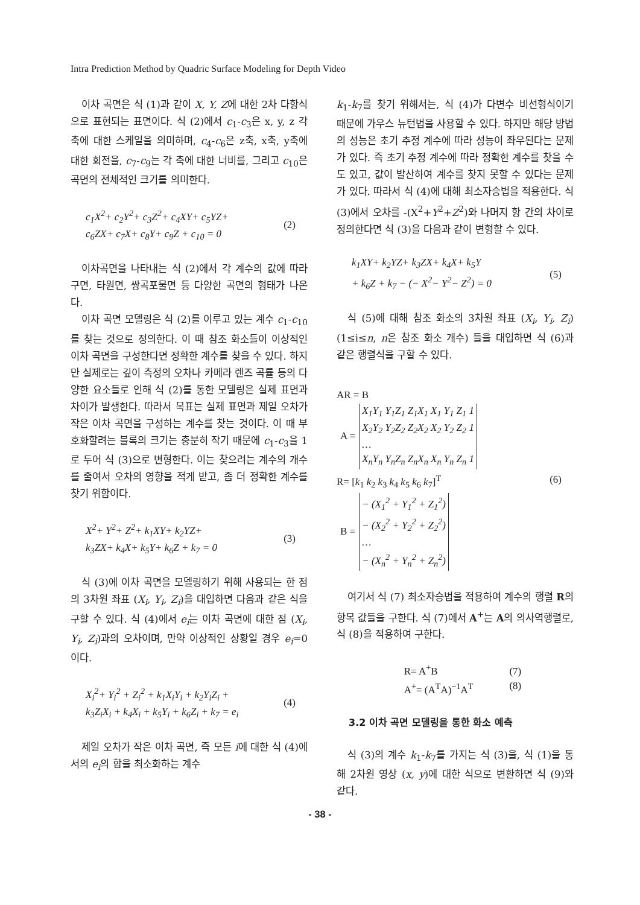Intra Prediction Method by Quadric Surface Modeling for Depth Video
이차 곡면은 식 (1)과 같이 X, Y, Z에 대한 2차 다항식으로 표현되는 표면이다. 식 (2)에서 c<sub>1</sub>-c<sub>3</sub>은 x, y, z 각 축에 대한 스케일을 의미하며, c<sub>4</sub>-c<sub>6</sub>은 z축, x축, y축에 대한 회전을, c<sub>7</sub>-c<sub>9</sub>는 각 축에 대한 너비를, 그리고 c<sub>10</sub>은 곡면의 전체적인 크기를 의미한다.
c<sub>1</sub>X<sup>2</sup>+ c<sub>2</sub>Y<sup>2</sup>+ c<sub>3</sub>Z<sup>2</sup>+ c<sub>4</sub>XY+ c<sub>5</sub>YZ+
c<sub>6</sub>ZX+ c<sub>7</sub>X+ c<sub>8</sub>Y+ c<sub>9</sub>Z + c<sub>10</sub> = 0
(2)
이차곡면을 나타내는 식 (2)에서 각 계수의 값에 따라 구면, 타원면, 쌍곡포물면 등 다양한 곡면의 형태가 나온다.
이차 곡면 모델링은 식 (2)를 이루고 있는 계수 c<sub>1</sub>-c<sub>10</sub>를 찾는 것으로 정의한다. 이 때 참조 화소들이 이상적인 이차 곡면을 구성한다면 정확한 계수를 찾을 수 있다. 하지만 실제로는 깊이 측정의 오차나 카메라 렌즈 곡률 등의 다양한 요소들로 인해 식 (2)를 통한 모델링은 실제 표면과 차이가 발생한다. 따라서 목표는 실제 표면과 제일 오차가 작은 이차 곡면을 구성하는 계수를 찾는 것이다. 이 때 부호화할려는 블록의 크기는 충분히 작기 때문에 c<sub>1</sub>-c<sub>3</sub>을 1로 두어 식 (3)으로 변형한다. 이는 찾으려는 계수의 개수를 줄여서 오차의 영향을 적게 받고, 좀 더 정확한 계수를 찾기 위함이다.
X<sup>2</sup>+ Y<sup>2</sup>+ Z<sup>2</sup>+ k<sub>1</sub>XY+ k<sub>2</sub>YZ+
k<sub>3</sub>ZX+ k<sub>4</sub>X+ k<sub>5</sub>Y+ k<sub>6</sub>Z + k<sub>7</sub> = 0
(3)
식 (3)에 이차 곡면을 모델링하기 위해 사용되는 한 점의 3차원 좌표 (X<sub>i</sub>, Y<sub>i</sub>, Z<sub>i</sub>)을 대입하면 다음과 같은 식을 구할 수 있다. 식 (4)에서 e<sub>i</sub>는 이차 곡면에 대한 점 (X<sub>i</sub>, Y<sub>i</sub>, Z<sub>i</sub>)과의 오차이며, 만약 이상적인 상황일 경우 e<sub>i</sub>=0이다.
X<sub>i</sub><sup>2</sup>+ Y<sub>i</sub><sup>2</sup> + Z<sub>i</sub><sup>2</sup> + k<sub>1</sub>X<sub>i</sub>Y<sub>i</sub> + k<sub>2</sub>Y<sub>i</sub>Z<sub>i</sub> +
k<sub>3</sub>Z<sub>i</sub>X<sub>i</sub> + k<sub>4</sub>X<sub>i</sub> + k<sub>5</sub>Y<sub>i</sub> + k<sub>6</sub>Z<sub>i</sub> + k<sub>7</sub> = e<sub>i</sub>
(4)
제일 오차가 작은 이차 곡면, 즉 모든 i에 대한 식 (4)에서의 e<sub>i</sub>의 합을 최소화하는 계수
k<sub>1</sub>-k<sub>7</sub>를 찾기 위해서는, 식 (4)가 다변수 비선형식이기 때문에 가우스 뉴턴법을 사용할 수 있다. 하지만 해당 방법의 성능은 초기 추정 계수에 따라 성능이 좌우된다는 문제가 있다. 즉 초기 추정 계수에 따라 정확한 계수를 찾을 수도 있고, 값이 발산하여 계수를 찾지 못할 수 있다는 문제가 있다. 따라서 식 (4)에 대해 최소자승법을 적용한다. 식 (3)에서 오차를 -(X<sup>2</sup>+Y<sup>2</sup>+Z<sup>2</sup>)와 나머지 항 간의 차이로 정의한다면 식 (3)을 다음과 같이 변형할 수 있다.
k<sub>1</sub>XY+ k<sub>2</sub>YZ+ k<sub>3</sub>ZX+ k<sub>4</sub>X+ k<sub>5</sub>Y
+ k<sub>6</sub>Z + k<sub>7</sub> − (− X<sup>2</sup>− Y<sup>2</sup>− Z<sup>2</sup>) = 0
(5)
식 (5)에 대해 참조 화소의 3차원 좌표 (X<sub>i</sub>, Y<sub>i</sub>, Z<sub>i</sub>) (1≤i≤n, n은 참조 화소 개수) 들을 대입하면 식 (6)과 같은 행렬식을 구할 수 있다.
AR = B
| A = | X<sub>1</sub>Y<sub>1</sub> Y<sub>1</sub>Z<sub>1</sub> Z<sub>1</sub>X<sub>1</sub> X<sub>1</sub> Y<sub>1</sub> Z<sub>1</sub> 1 X<sub>2</sub>Y<sub>2</sub> Y<sub>2</sub>Z<sub>2</sub> Z<sub>2</sub>X<sub>2</sub> X<sub>2</sub> Y<sub>2</sub> Z<sub>2</sub> 1 … X<sub>n</sub>Y<sub>n</sub> Y<sub>n</sub>Z<sub>n</sub> Z<sub>n</sub>X<sub>n</sub> X<sub>n</sub> Y<sub>n</sub> Z<sub>n</sub> 1 |
R= [k<sub>1</sub> k<sub>2</sub> k<sub>3</sub> k<sub>4</sub> k<sub>5</sub> k<sub>6</sub> k<sub>7</sub>]<sup>T</sup>
| B = | − (X<sub>1</sub><sup>2</sup> + Y<sub>1</sub><sup>2</sup> + Z<sub>1</sub><sup>2</sup>) − (X<sub>2</sub><sup>2</sup> + Y<sub>2</sub><sup>2</sup> + Z<sub>2</sub><sup>2</sup>) … − (X<sub>n</sub><sup>2</sup> + Y<sub>n</sub><sup>2</sup> + Z<sub>n</sub><sup>2</sup>) |
(6)
여기서 식 (7) 최소자승법을 적용하여 계수의 행렬 R의 항목 값들을 구한다. 식 (7)에서 A<sup>+</sup>는 A의 의사역행렬로, 식 (8)을 적용하여 구한다.
R= A<sup>+</sup>B
A<sup>+</sup>= (A<sup>T</sup>A)<sup>−1</sup>A<sup>T</sup>
(7)
(8)
3.2 이차 곡면 모델링을 통한 화소 예측
식 (3)의 계수 k<sub>1</sub>-k<sub>7</sub>를 가지는 식 (3)을, 식 (1)을 통해 2차원 영상 (x, y)에 대한 식으로 변환하면 식 (9)와 같다.
- 38 -